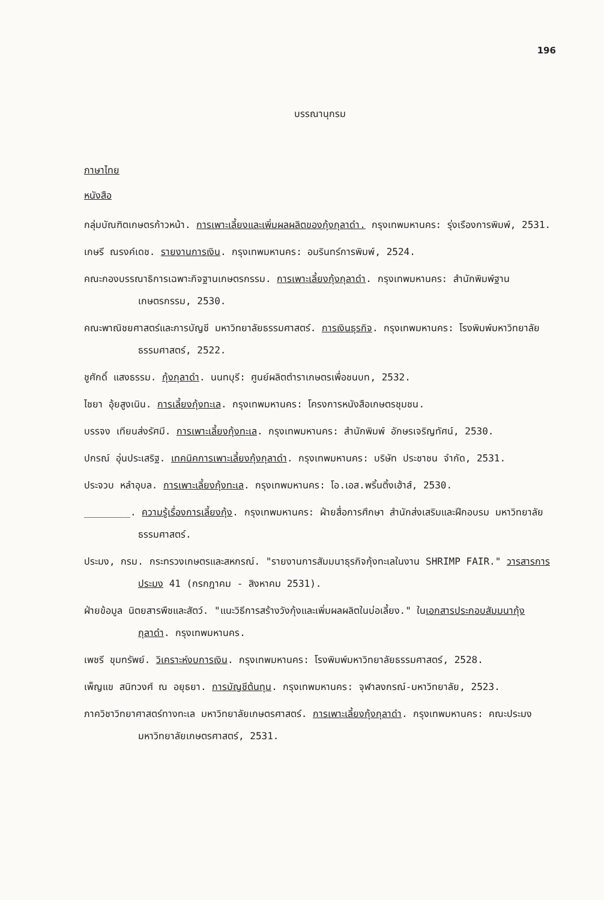196
บรรณานุกรม
ภาษาไทย
หนังสือ
กลุ่มบัณฑิตเกษตรก้าวหน้า. การเพาะเลี้ยงและเพิ่มผลผลิตของกุ้งกุลาดำ. กรุงเทพมหานคร: รุ่งเรืองการพิมพ์, 2531.
เกษรี ณรงค์เดช. รายงานการเงิน. กรุงเทพมหานคร: อมรินทร์การพิมพ์, 2524.
คณะกองบรรณาธิการเฉพาะกิจฐานเกษตรกรรม. การเพาะเลี้ยงกุ้งกุลาดำ. กรุงเทพมหานคร: สำนักพิมพ์ฐานเกษตรกรรม, 2530.
คณะพาณิชยศาสตร์และการบัญชี มหาวิทยาลัยธรรมศาสตร์. การเงินธุรกิจ. กรุงเทพมหานคร: โรงพิมพ์มหาวิทยาลัยธรรมศาสตร์, 2522.
ชูศักดิ์ แสงธรรม. กุ้งกุลาดำ. นนทบุรี: ศูนย์ผลิตตำราเกษตรเพื่อชนบท, 2532.
ไชยา อุ้ยสูงเนิน. การเลี้ยงกุ้งทะเล. กรุงเทพมหานคร: โครงการหนังสือเกษตรชุมชน.
บรรจง เทียนส่งรัศมี. การเพาะเลี้ยงกุ้งทะเล. กรุงเทพมหานคร: สำนักพิมพ์ อักษรเจริญทัศน์, 2530.
ปกรณ์ อุ่นประเสริฐ. เทคนิคการเพาะเลี้ยงกุ้งกุลาดำ. กรุงเทพมหานคร: บริษัท ประชาชน จำกัด, 2531.
ประจวบ หลำอุบล. การเพาะเลี้ยงกุ้งทะเล. กรุงเทพมหานคร: โอ.เอส.พริ้นติ้งเฮ้าส์, 2530.
________. ความรู้เรื่องการเลี้ยงกุ้ง. กรุงเทพมหานคร: ฝ่ายสื่อการศึกษา สำนักส่งเสริมและฝึกอบรม มหาวิทยาลัยธรรมศาสตร์.
ประมง, กรม. กระทรวงเกษตรและสหกรณ์. "รายงานการสัมมนาธุรกิจกุ้งทะเลในงาน SHRIMP FAIR." วารสารการประมง 41 (กรกฎาคม - สิงหาคม 2531).
ฝ่ายข้อมูล นิตยสารพืชและสัตว์. "แนะวิธีการสร้างวังกุ้งและเพิ่มผลผลิตในบ่อเลี้ยง." ในเอกสารประกอบสัมมนากุ้งกุลาดำ. กรุงเทพมหานคร.
เพชรี ขุมทรัพย์. วิเคราะห์งบการเงิน. กรุงเทพมหานคร: โรงพิมพ์มหาวิทยาลัยธรรมศาสตร์, 2528.
เพ็ญแข สนิทวงศ์ ณ อยุธยา. การบัญชีต้นทุน. กรุงเทพมหานคร: จุฬาลงกรณ์-มหาวิทยาลัย, 2523.
ภาควิชาวิทยาศาสตร์ทางทะเล มหาวิทยาลัยเกษตรศาสตร์. การเพาะเลี้ยงกุ้งกุลาดำ. กรุงเทพมหานคร: คณะประมง มหาวิทยาลัยเกษตรศาสตร์, 2531.